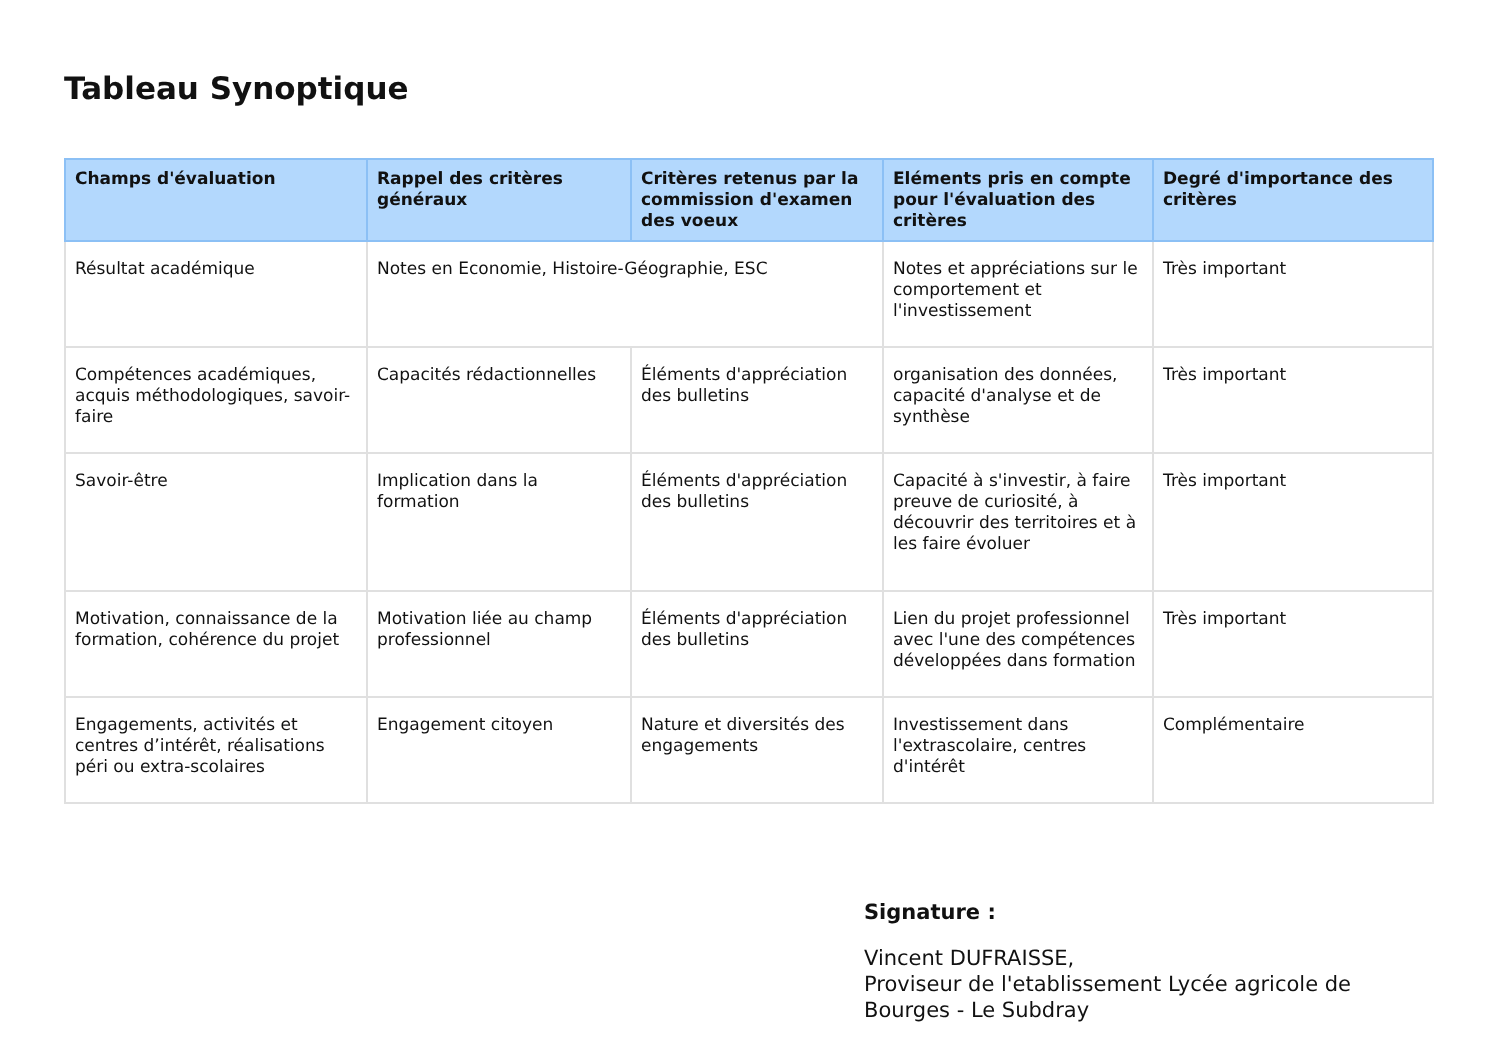Tableau Synoptique
| Champs d'évaluation | Rappel des critères généraux | Critères retenus par la commission d'examen des voeux | Eléments pris en compte pour l'évaluation des critères | Degré d'importance des critères |
| --- | --- | --- | --- | --- |
| Résultat académique | Notes en Economie, Histoire-Géographie, ESC | | Notes et appréciations sur le comportement et l'investissement | Très important |
| Compétences académiques, acquis méthodologiques, savoir-faire | Capacités rédactionnelles | Éléments d'appréciation des bulletins | organisation des données, capacité d'analyse et de synthèse | Très important |
| Savoir-être | Implication dans la formation | Éléments d'appréciation des bulletins | Capacité à s'investir, à faire preuve de curiosité, à découvrir des territoires et à les faire évoluer | Très important |
| Motivation, connaissance de la formation, cohérence du projet | Motivation liée au champ professionnel | Éléments d'appréciation des bulletins | Lien du projet professionnel avec l'une des compétences développées dans formation | Très important |
| Engagements, activités et centres d’intérêt, réalisations péri ou extra-scolaires | Engagement citoyen | Nature et diversités des engagements | Investissement dans l'extrascolaire, centres d'intérêt | Complémentaire |
Signature :
Vincent DUFRAISSE,
Proviseur de l'etablissement Lycée agricole de Bourges - Le Subdray